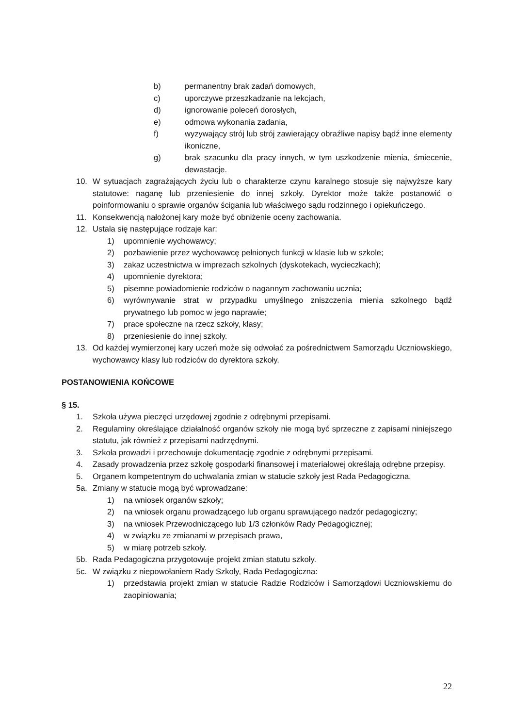b) permanentny brak zadań domowych,
c) uporczywe przeszkadzanie na lekcjach,
d) ignorowanie poleceń dorosłych,
e) odmowa wykonania zadania,
f) wyzywający strój lub strój zawierający obraźliwe napisy bądź inne elementy ikoniczne,
g) brak szacunku dla pracy innych, w tym uszkodzenie mienia, śmiecenie, dewastacje.
10. W sytuacjach zagrażających życiu lub o charakterze czynu karalnego stosuje się najwyższe kary statutowe: naganę lub przeniesienie do innej szkoły. Dyrektor może także postanowić o poinformowaniu o sprawie organów ścigania lub właściwego sądu rodzinnego i opiekuńczego.
11. Konsekwencją nałożonej kary może być obniżenie oceny zachowania.
12. Ustala się następujące rodzaje kar:
1) upomnienie wychowawcy;
2) pozbawienie przez wychowawcę pełnionych funkcji w klasie lub w szkole;
3) zakaz uczestnictwa w imprezach szkolnych (dyskotekach, wycieczkach);
4) upomnienie dyrektora;
5) pisemne powiadomienie rodziców o nagannym zachowaniu ucznia;
6) wyrównywanie strat w przypadku umyślnego zniszczenia mienia szkolnego bądź prywatnego lub pomoc w jego naprawie;
7) prace społeczne na rzecz szkoły, klasy;
8) przeniesienie do innej szkoły.
13. Od każdej wymierzonej kary uczeń może się odwołać za pośrednictwem Samorządu Uczniowskiego, wychowawcy klasy lub rodziców do dyrektora szkoły.
POSTANOWIENIA KOŃCOWE
§ 15.
1. Szkoła używa pieczęci urzędowej zgodnie z odrębnymi przepisami.
2. Regulaminy określające działalność organów szkoły nie mogą być sprzeczne z zapisami niniejszego statutu, jak również z przepisami nadrzędnymi.
3. Szkoła prowadzi i przechowuje dokumentację zgodnie z odrębnymi przepisami.
4. Zasady prowadzenia przez szkołę gospodarki finansowej i materiałowej określają odrębne przepisy.
5. Organem kompetentnym do uchwalania zmian w statucie szkoły jest Rada Pedagogiczna.
5a. Zmiany w statucie mogą być wprowadzane:
1) na wniosek organów szkoły;
2) na wniosek organu prowadzącego lub organu sprawującego nadzór pedagogiczny;
3) na wniosek Przewodniczącego lub 1/3 członków Rady Pedagogicznej;
4) w związku ze zmianami w przepisach prawa,
5) w miarę potrzeb szkoły.
5b. Rada Pedagogiczna przygotowuje projekt zmian statutu szkoły.
5c. W związku z niepowołaniem Rady Szkoły, Rada Pedagogiczna:
1) przedstawia projekt zmian w statucie Radzie Rodziców i Samorządowi Uczniowskiemu do zaopiniowania;
22